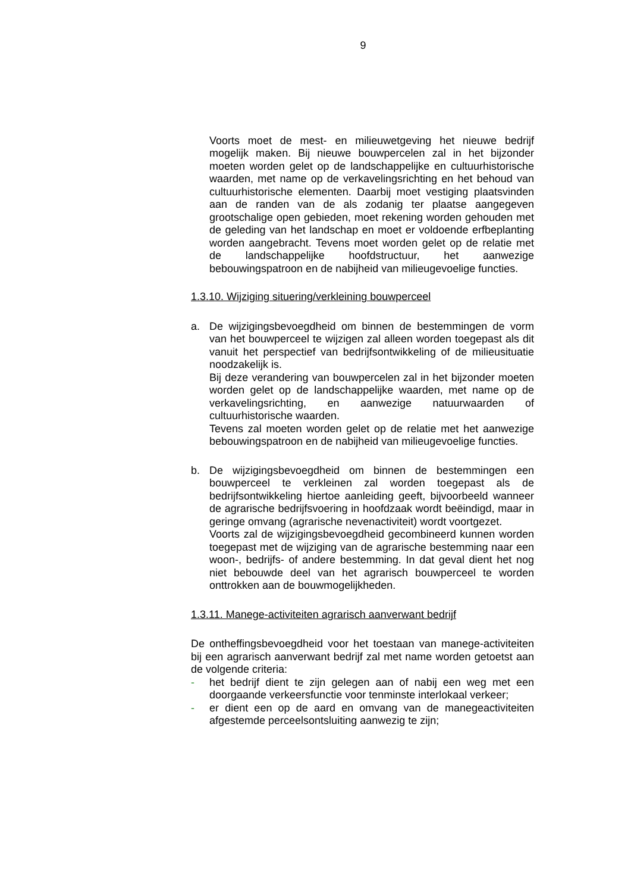9
Voorts moet de mest- en milieuwetgeving het nieuwe bedrijf mogelijk maken. Bij nieuwe bouwpercelen zal in het bijzonder moeten worden gelet op de landschappelijke en cultuurhistorische waarden, met name op de verkavelingsrichting en het behoud van cultuurhistorische elementen. Daarbij moet vestiging plaatsvinden aan de randen van de als zodanig ter plaatse aangegeven grootschalige open gebieden, moet rekening worden gehouden met de geleding van het landschap en moet er voldoende erfbeplanting worden aangebracht. Tevens moet worden gelet op de relatie met de landschappelijke hoofdstructuur, het aanwezige bebouwingspatroon en de nabijheid van milieugevoelige functies.
1.3.10. Wijziging situering/verkleining bouwperceel
a. De wijzigingsbevoegdheid om binnen de bestemmingen de vorm van het bouwperceel te wijzigen zal alleen worden toegepast als dit vanuit het perspectief van bedrijfsontwikkeling of de milieusituatie noodzakelijk is.
Bij deze verandering van bouwpercelen zal in het bijzonder moeten worden gelet op de landschappelijke waarden, met name op de verkavelingsrichting, en aanwezige natuurwaarden of cultuurhistorische waarden.
Tevens zal moeten worden gelet op de relatie met het aanwezige bebouwingspatroon en de nabijheid van milieugevoelige functies.
b. De wijzigingsbevoegdheid om binnen de bestemmingen een bouwperceel te verkleinen zal worden toegepast als de bedrijfsontwikkeling hiertoe aanleiding geeft, bijvoorbeeld wanneer de agrarische bedrijfsvoering in hoofdzaak wordt beëindigd, maar in geringe omvang (agrarische nevenactiviteit) wordt voortgezet.
Voorts zal de wijzigingsbevoegdheid gecombineerd kunnen worden toegepast met de wijziging van de agrarische bestemming naar een woon-, bedrijfs- of andere bestemming. In dat geval dient het nog niet bebouwde deel van het agrarisch bouwperceel te worden onttrokken aan de bouwmogelijkheden.
1.3.11. Manege-activiteiten agrarisch aanverwant bedrijf
De ontheffingsbevoegdheid voor het toestaan van manege-activiteiten bij een agrarisch aanverwant bedrijf zal met name worden getoetst aan de volgende criteria:
- het bedrijf dient te zijn gelegen aan of nabij een weg met een doorgaande verkeersfunctie voor tenminste interlokaal verkeer;
- er dient een op de aard en omvang van de manegeactiviteiten afgestemde perceelsontsluiting aanwezig te zijn;